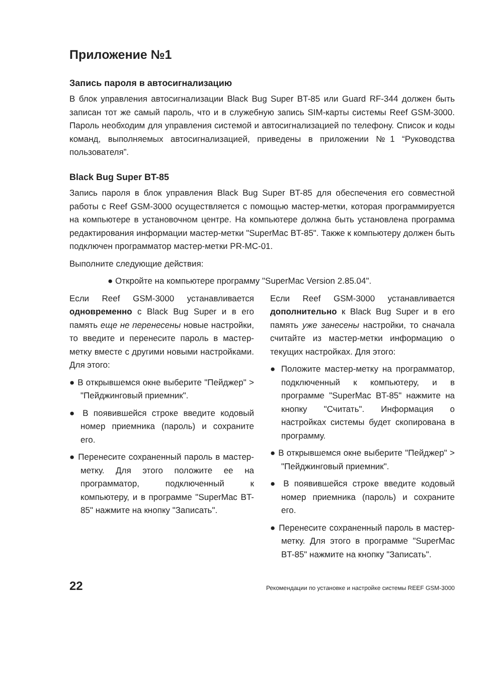Приложение №1
Запись пароля в автосигнализацию
В блок управления автосигнализации Black Bug Super BT-85 или Guard RF-344 должен быть записан тот же самый пароль, что и в служебную запись SIM-карты системы Reef GSM-3000. Пароль необходим для управления системой и автосигнализацией по телефону. Список и коды команд, выполняемых автосигнализацией, приведены в приложении №1 “Руководства пользователя”.
Black Bug Super BT-85
Запись пароля в блок управления Black Bug Super BT-85 для обеспечения его совместной работы с Reef GSM-3000 осуществляется с помощью мастер-метки, которая программируется на компьютере в установочном центре. На компьютере должна быть установлена программа редактирования информации мастер-метки "SuperMac BT-85". Также к компьютеру должен быть подключен программатор мастер-метки PR-MC-01.
Выполните следующие действия:
● Откройте на компьютере программу "SuperMac Version 2.85.04".
Если Reef GSM-3000 устанавливается одновременно с Black Bug Super и в его память еще не перенесены новые настройки, то введите и перенесите пароль в мастер-метку вместе с другими новыми настройками. Для этого:
● В открывшемся окне выберите "Пейджер" > "Пейджинговый приемник".
● В появившейся строке введите кодовый номер приемника (пароль) и сохраните его.
● Перенесите сохраненный пароль в мастер-метку. Для этого положите ее на программатор, подключенный к компьютеру, и в программе "SuperMac BT-85" нажмите на кнопку "Записать".
Если Reef GSM-3000 устанавливается дополнительно к Black Bug Super и в его память уже занесены настройки, то сначала считайте из мастер-метки информацию о текущих настройках. Для этого:
● Положите мастер-метку на программатор, подключенный к компьютеру, и в программе "SuperMac BT-85" нажмите на кнопку "Считать". Информация о настройках системы будет скопирована в программу.
● В открывшемся окне выберите "Пейджер" > "Пейджинговый приемник".
● В появившейся строке введите кодовый номер приемника (пароль) и сохраните его.
● Перенесите сохраненный пароль в мастер-метку. Для этого в программе "SuperMac BT-85" нажмите на кнопку "Записать".
22 Рекомендации по установке и настройке системы REEF GSM-3000